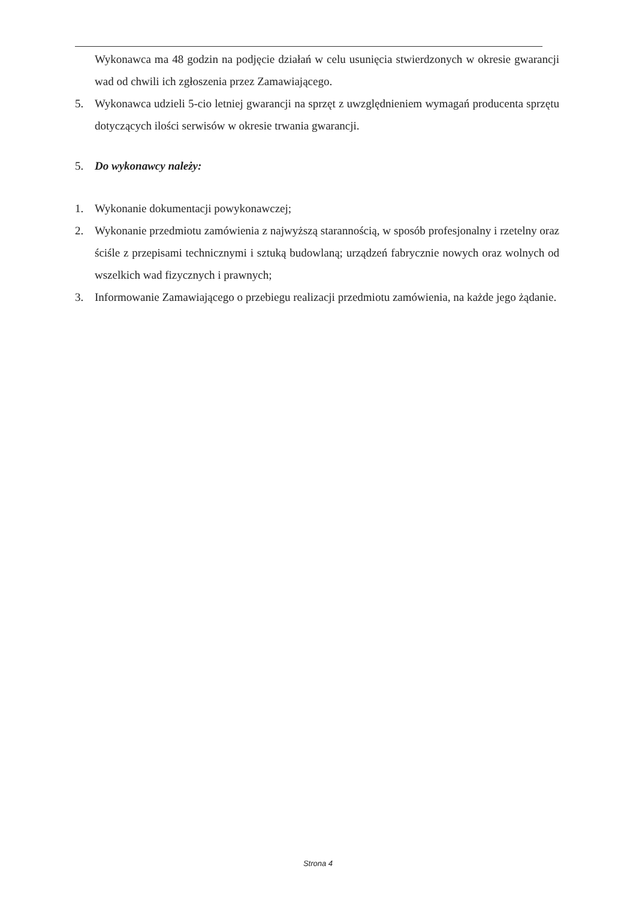Wykonawca ma 48 godzin na podjęcie działań w celu usunięcia stwierdzonych w okresie gwarancji wad od chwili ich zgłoszenia przez Zamawiającego.
5. Wykonawca udzieli 5-cio letniej gwarancji na sprzęt z uwzględnieniem wymagań producenta sprzętu dotyczących ilości serwisów w okresie trwania gwarancji.
5. Do wykonawcy należy:
1. Wykonanie dokumentacji powykonawczej;
2. Wykonanie przedmiotu zamówienia z najwyższą starannością, w sposób profesjonalny i rzetelny oraz ściśle z przepisami technicznymi i sztuką budowlaną; urządzeń fabrycznie nowych oraz wolnych od wszelkich wad fizycznych i prawnych;
3. Informowanie Zamawiającego o przebiegu realizacji przedmiotu zamówienia, na każde jego żądanie.
Strona 4